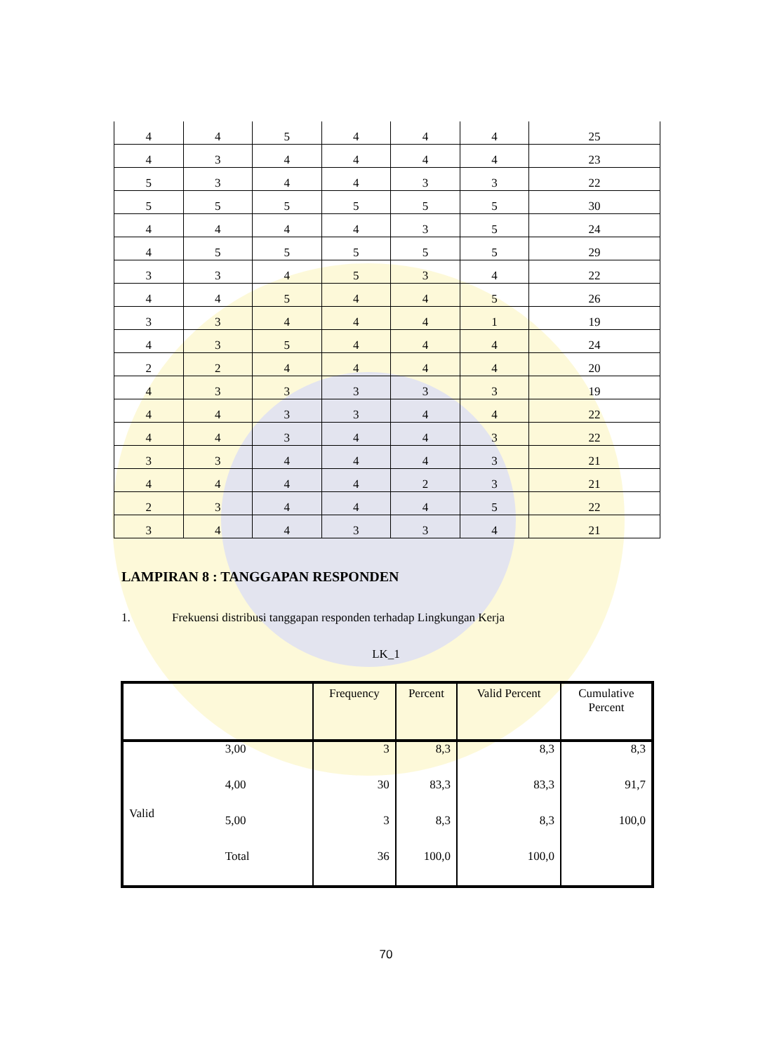| 4 | 4 | 5 | 4 | 4 | 4 | 25 |
| 4 | 3 | 4 | 4 | 4 | 4 | 23 |
| 5 | 3 | 4 | 4 | 3 | 3 | 22 |
| 5 | 5 | 5 | 5 | 5 | 5 | 30 |
| 4 | 4 | 4 | 4 | 3 | 5 | 24 |
| 4 | 5 | 5 | 5 | 5 | 5 | 29 |
| 3 | 3 | 4 | 5 | 3 | 4 | 22 |
| 4 | 4 | 5 | 4 | 4 | 5 | 26 |
| 3 | 3 | 4 | 4 | 4 | 1 | 19 |
| 4 | 3 | 5 | 4 | 4 | 4 | 24 |
| 2 | 2 | 4 | 4 | 4 | 4 | 20 |
| 4 | 3 | 3 | 3 | 3 | 3 | 19 |
| 4 | 4 | 3 | 3 | 4 | 4 | 22 |
| 4 | 4 | 3 | 4 | 4 | 3 | 22 |
| 3 | 3 | 4 | 4 | 4 | 3 | 21 |
| 4 | 4 | 4 | 4 | 2 | 3 | 21 |
| 2 | 3 | 4 | 4 | 4 | 5 | 22 |
| 3 | 4 | 4 | 3 | 3 | 4 | 21 |
LAMPIRAN 8 : TANGGAPAN RESPONDEN
1. Frekuensi distribusi tanggapan responden terhadap Lingkungan Kerja
LK_1
| | | Frequency | Percent | Valid Percent | Cumulative Percent |
| --- | --- | --- | --- | --- | --- |
| Valid | 3,00 | 3 | 8,3 | 8,3 | 8,3 |
| | 4,00 | 30 | 83,3 | 83,3 | 91,7 |
| | 5,00 | 3 | 8,3 | 8,3 | 100,0 |
| | Total | 36 | 100,0 | 100,0 | |
70